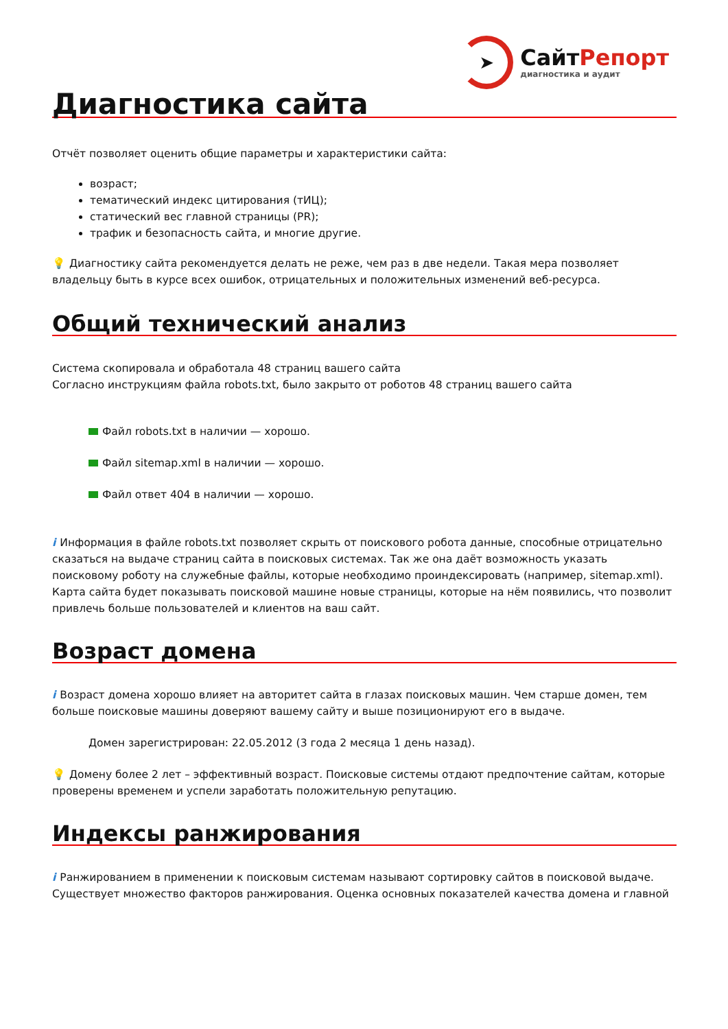➤
СайтРепорт
диагностика и аудит
Диагностика сайта
Отчёт позволяет оценить общие параметры и характеристики сайта:
возраст;
тематический индекс цитирования (тИЦ);
статический вес главной страницы (PR);
трафик и безопасность сайта, и многие другие.
💡 Диагностику сайта рекомендуется делать не реже, чем раз в две недели. Такая мера позволяет владельцу быть в курсе всех ошибок, отрицательных и положительных изменений веб-ресурса.
Общий технический анализ
Система скопировала и обработала 48 страниц вашего сайта
Согласно инструкциям файла robots.txt, было закрыто от роботов 48 страниц вашего сайта
Файл robots.txt в наличии — хорошо.
Файл sitemap.xml в наличии — хорошо.
Файл ответ 404 в наличии — хорошо.
i Информация в файле robots.txt позволяет скрыть от поискового робота данные, способные отрицательно сказаться на выдаче страниц сайта в поисковых системах. Так же она даёт возможность указать поисковому роботу на служебные файлы, которые необходимо проиндексировать (например, sitemap.xml). Карта сайта будет показывать поисковой машине новые страницы, которые на нём появились, что позволит привлечь больше пользователей и клиентов на ваш сайт.
Возраст домена
i Возраст домена хорошо влияет на авторитет сайта в глазах поисковых машин. Чем старше домен, тем больше поисковые машины доверяют вашему сайту и выше позиционируют его в выдаче.
Домен зарегистрирован: 22.05.2012 (3 года 2 месяца 1 день назад).
💡 Домену более 2 лет – эффективный возраст. Поисковые системы отдают предпочтение сайтам, которые проверены временем и успели заработать положительную репутацию.
Индексы ранжирования
i Ранжированием в применении к поисковым системам называют сортировку сайтов в поисковой выдаче. Существует множество факторов ранжирования. Оценка основных показателей качества домена и главной